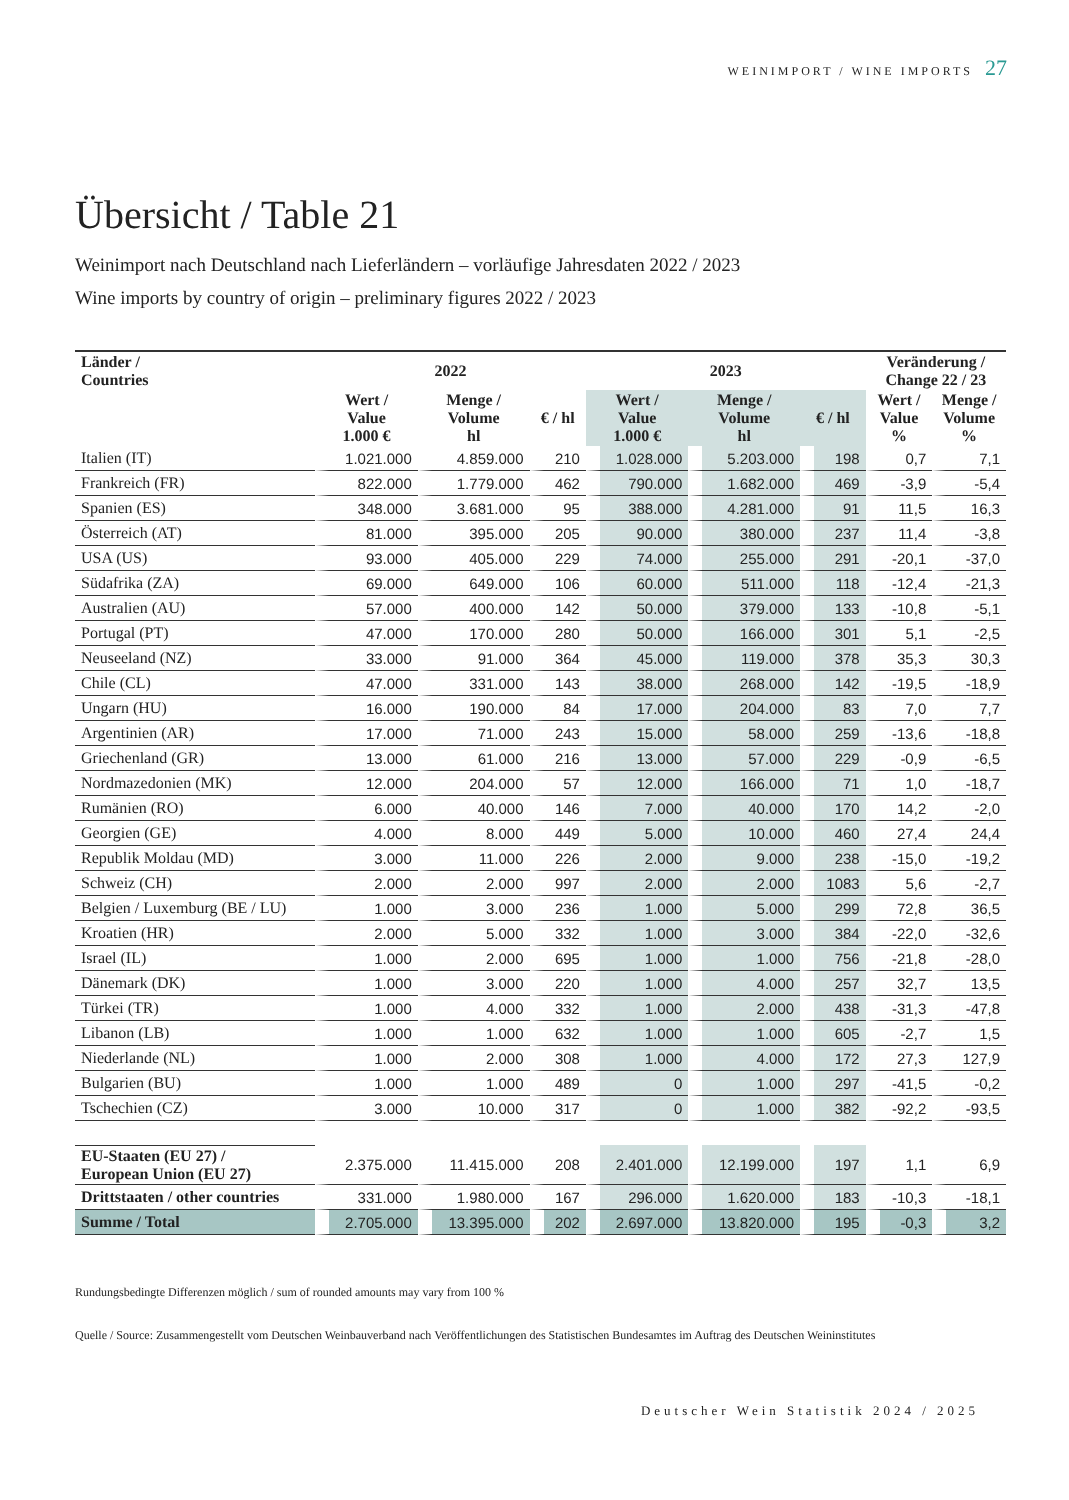WEINIMPORT / WINE IMPORTS 27
Übersicht / Table 21
Weinimport nach Deutschland nach Lieferländern – vorläufige Jahresdaten 2022 / 2023
Wine imports by country of origin – preliminary figures 2022 / 2023
| Länder / Countries | 2022 | | | 2023 | | | Veränderung / Change 22 / 23 | |
| --- | --- | --- | --- | --- | --- | --- | --- | --- |
| | Wert / Value 1.000 € | Menge / Volume hl | € / hl | Wert / Value 1.000 € | Menge / Volume hl | € / hl | Wert / Value % | Menge / Volume % |
| Italien (IT) | 1.021.000 | 4.859.000 | 210 | 1.028.000 | 5.203.000 | 198 | 0,7 | 7,1 |
| Frankreich (FR) | 822.000 | 1.779.000 | 462 | 790.000 | 1.682.000 | 469 | -3,9 | -5,4 |
| Spanien (ES) | 348.000 | 3.681.000 | 95 | 388.000 | 4.281.000 | 91 | 11,5 | 16,3 |
| Österreich (AT) | 81.000 | 395.000 | 205 | 90.000 | 380.000 | 237 | 11,4 | -3,8 |
| USA (US) | 93.000 | 405.000 | 229 | 74.000 | 255.000 | 291 | -20,1 | -37,0 |
| Südafrika (ZA) | 69.000 | 649.000 | 106 | 60.000 | 511.000 | 118 | -12,4 | -21,3 |
| Australien (AU) | 57.000 | 400.000 | 142 | 50.000 | 379.000 | 133 | -10,8 | -5,1 |
| Portugal (PT) | 47.000 | 170.000 | 280 | 50.000 | 166.000 | 301 | 5,1 | -2,5 |
| Neuseeland (NZ) | 33.000 | 91.000 | 364 | 45.000 | 119.000 | 378 | 35,3 | 30,3 |
| Chile (CL) | 47.000 | 331.000 | 143 | 38.000 | 268.000 | 142 | -19,5 | -18,9 |
| Ungarn (HU) | 16.000 | 190.000 | 84 | 17.000 | 204.000 | 83 | 7,0 | 7,7 |
| Argentinien (AR) | 17.000 | 71.000 | 243 | 15.000 | 58.000 | 259 | -13,6 | -18,8 |
| Griechenland (GR) | 13.000 | 61.000 | 216 | 13.000 | 57.000 | 229 | -0,9 | -6,5 |
| Nordmazedonien (MK) | 12.000 | 204.000 | 57 | 12.000 | 166.000 | 71 | 1,0 | -18,7 |
| Rumänien (RO) | 6.000 | 40.000 | 146 | 7.000 | 40.000 | 170 | 14,2 | -2,0 |
| Georgien (GE) | 4.000 | 8.000 | 449 | 5.000 | 10.000 | 460 | 27,4 | 24,4 |
| Republik Moldau (MD) | 3.000 | 11.000 | 226 | 2.000 | 9.000 | 238 | -15,0 | -19,2 |
| Schweiz (CH) | 2.000 | 2.000 | 997 | 2.000 | 2.000 | 1083 | 5,6 | -2,7 |
| Belgien / Luxemburg (BE / LU) | 1.000 | 3.000 | 236 | 1.000 | 5.000 | 299 | 72,8 | 36,5 |
| Kroatien (HR) | 2.000 | 5.000 | 332 | 1.000 | 3.000 | 384 | -22,0 | -32,6 |
| Israel (IL) | 1.000 | 2.000 | 695 | 1.000 | 1.000 | 756 | -21,8 | -28,0 |
| Dänemark (DK) | 1.000 | 3.000 | 220 | 1.000 | 4.000 | 257 | 32,7 | 13,5 |
| Türkei (TR) | 1.000 | 4.000 | 332 | 1.000 | 2.000 | 438 | -31,3 | -47,8 |
| Libanon (LB) | 1.000 | 1.000 | 632 | 1.000 | 1.000 | 605 | -2,7 | 1,5 |
| Niederlande (NL) | 1.000 | 2.000 | 308 | 1.000 | 4.000 | 172 | 27,3 | 127,9 |
| Bulgarien (BU) | 1.000 | 1.000 | 489 | 0 | 1.000 | 297 | -41,5 | -0,2 |
| Tschechien (CZ) | 3.000 | 10.000 | 317 | 0 | 1.000 | 382 | -92,2 | -93,5 |
| EU-Staaten (EU 27) / European Union (EU 27) | 2.375.000 | 11.415.000 | 208 | 2.401.000 | 12.199.000 | 197 | 1,1 | 6,9 |
| Drittstaaten / other countries | 331.000 | 1.980.000 | 167 | 296.000 | 1.620.000 | 183 | -10,3 | -18,1 |
| Summe / Total | 2.705.000 | 13.395.000 | 202 | 2.697.000 | 13.820.000 | 195 | -0,3 | 3,2 |
Rundungsbedingte Differenzen möglich / sum of rounded amounts may vary from 100 %
Quelle / Source: Zusammengestellt vom Deutschen Weinbauverband nach Veröffentlichungen des Statistischen Bundesamtes im Auftrag des Deutschen Weininstitutes
Deutscher Wein Statistik 2024 / 2025